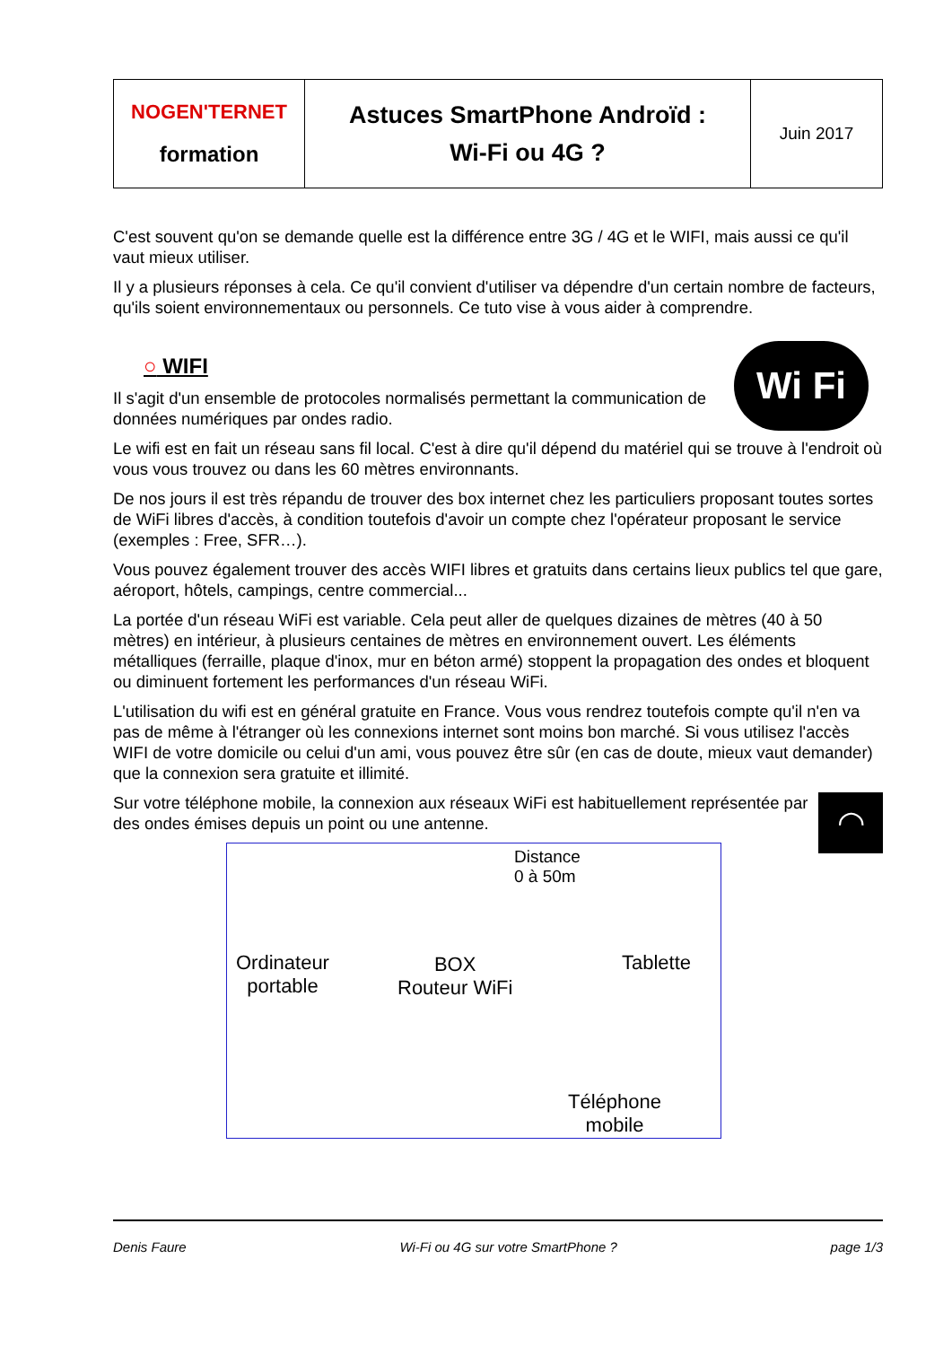| NOGEN'TERNET formation | Astuces SmartPhone Androïd : Wi-Fi ou 4G ? | Juin 2017 |
C'est souvent qu'on se demande quelle est la différence entre 3G / 4G et le WIFI, mais aussi ce qu'il vaut mieux utiliser.
Il y a plusieurs réponses à cela. Ce qu'il convient d'utiliser va dépendre d'un certain nombre de facteurs, qu'ils soient environnementaux ou personnels. Ce tuto vise à vous aider à comprendre.
Wi Fi
○ WIFI
Il s'agit d'un ensemble de protocoles normalisés permettant la communication de données numériques par ondes radio.
Le wifi est en fait un réseau sans fil local. C'est à dire qu'il dépend du matériel qui se trouve à l'endroit où vous vous trouvez ou dans les 60 mètres environnants.
De nos jours il est très répandu de trouver des box internet chez les particuliers proposant toutes sortes de WiFi libres d'accès, à condition toutefois d'avoir un compte chez l'opérateur proposant le service (exemples : Free, SFR…).
Vous pouvez également trouver des accès WIFI libres et gratuits dans certains lieux publics tel que gare, aéroport, hôtels, campings, centre commercial...
La portée d'un réseau WiFi est variable. Cela peut aller de quelques dizaines de mètres (40 à 50 mètres) en intérieur, à plusieurs centaines de mètres en environnement ouvert. Les éléments métalliques (ferraille, plaque d'inox, mur en béton armé) stoppent la propagation des ondes et bloquent ou diminuent fortement les performances d'un réseau WiFi.
L'utilisation du wifi est en général gratuite en France. Vous vous rendrez toutefois compte qu'il n'en va pas de même à l'étranger où les connexions internet sont moins bon marché. Si vous utilisez l'accès WIFI de votre domicile ou celui d'un ami, vous pouvez être sûr (en cas de doute, mieux vaut demander) que la connexion sera gratuite et illimité.
◠
Sur votre téléphone mobile, la connexion aux réseaux WiFi est habituellement représentée par des ondes émises depuis un point ou une antenne.
Distance
0 à 50m
Ordinateur
portable
BOX
Routeur WiFi
Tablette
Téléphone
mobile
Denis Faure Wi-Fi ou 4G sur votre SmartPhone ? page 1/3